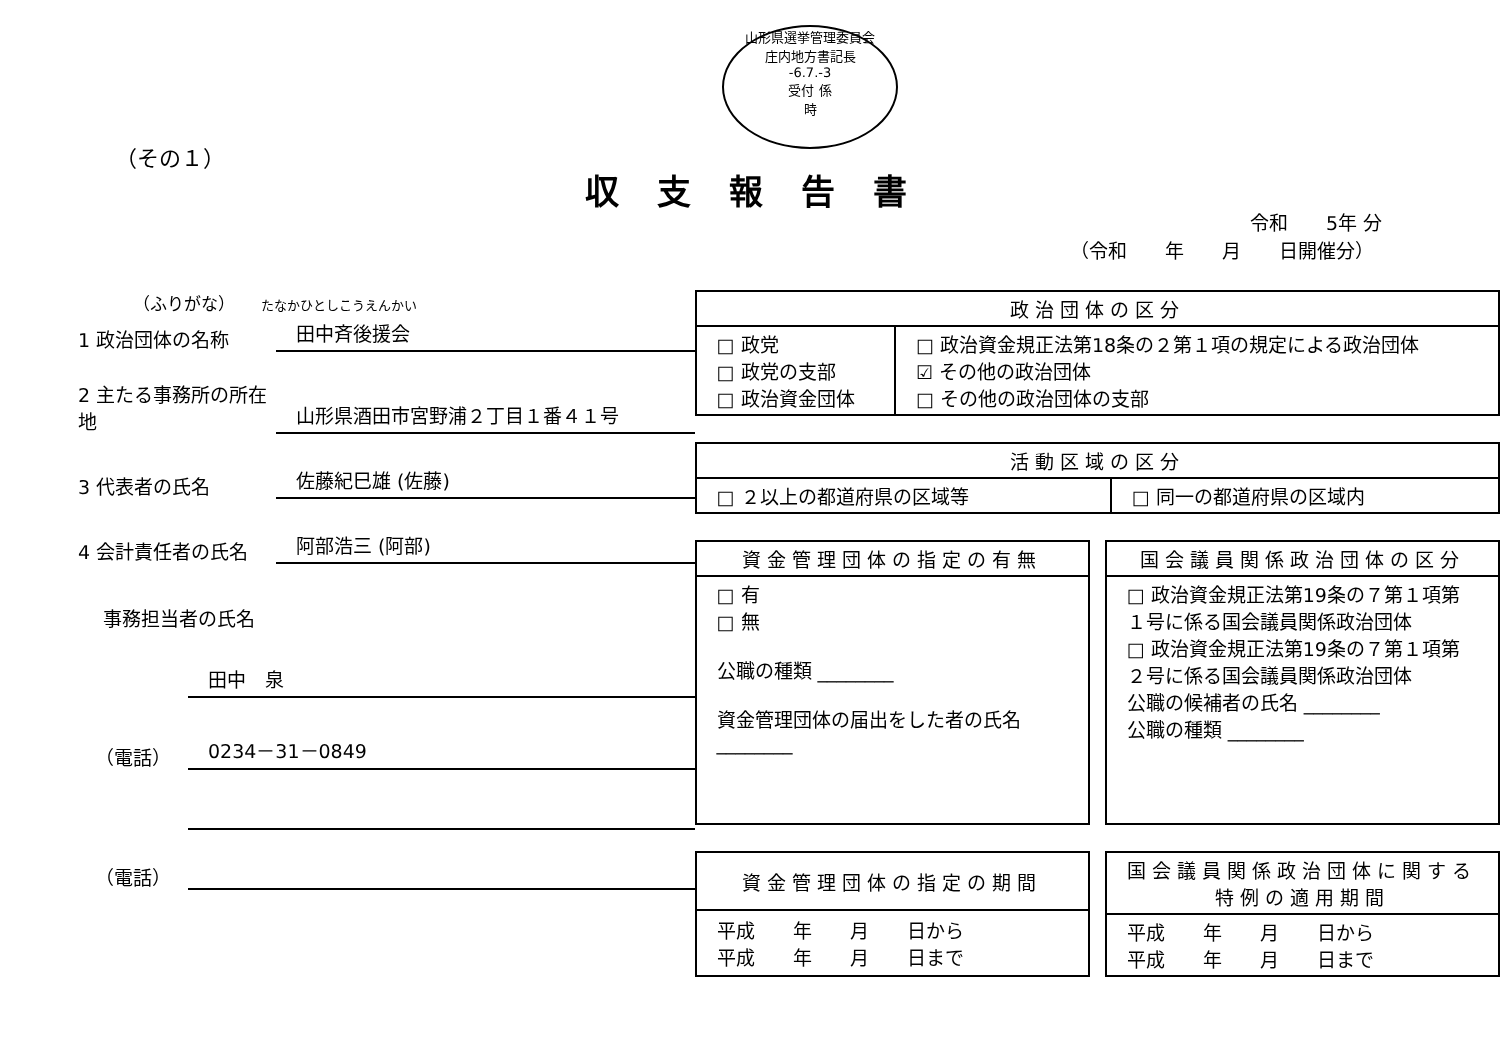山形県選挙管理委員会
庄内地方書記長
-6.7.-3
受付 係
時
（その１）
収支報告書
令和　　5年 分
（令和　　年　　月　　日開催分）
（ふりがな）　　たなかひとしこうえんかい
1 政治団体の名称
田中斉後援会
2 主たる事務所の所在地
山形県酒田市宮野浦２丁目１番４１号
3 代表者の氏名
佐藤紀巳雄 (佐藤)
4 会計責任者の氏名
阿部浩三 (阿部)
事務担当者の氏名
田中　泉
（電話）
0234－31－0849
（電話）
| 政治団体の区分 | |
| --- | --- |
| □ 政党 □ 政党の支部 □ 政治資金団体 | □ 政治資金規正法第18条の２第１項の規定による政治団体 ☑ その他の政治団体 □ その他の政治団体の支部 |
| 活動区域の区分 | |
| --- | --- |
| □ ２以上の都道府県の区域等 | □ 同一の都道府県の区域内 |
| 資金管理団体の指定の有無 |
| --- |
| □ 有 □ 無 公職の種類 ________ 資金管理団体の届出をした者の氏名 ________ |
| 国会議員関係政治団体の区分 |
| --- |
| □ 政治資金規正法第19条の７第１項第１号に係る国会議員関係政治団体 □ 政治資金規正法第19条の７第１項第２号に係る国会議員関係政治団体 公職の候補者の氏名 ________ 公職の種類 ________ |
| 資金管理団体の指定の期間 |
| --- |
| 平成 年 月 日から 平成 年 月 日まで |
| 国会議員関係政治団体に関する特例の適用期間 |
| --- |
| 平成 年 月 日から 平成 年 月 日まで |